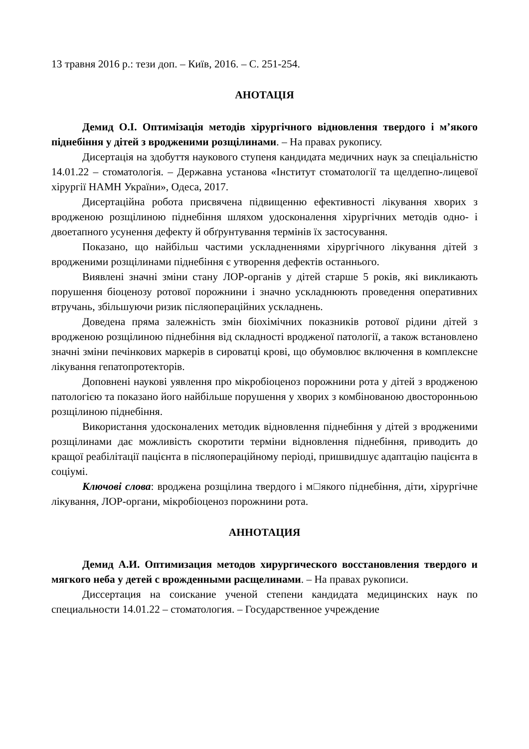13 травня 2016 р.: тези доп. – Київ, 2016. – С. 251-254.
АНОТАЦІЯ
Демид О.І. Оптимізація методів хірургічного відновлення твердого і м’якого піднебіння у дітей з вродженими розщілинами. – На правах рукопису.
Дисертація на здобуття наукового ступеня кандидата медичних наук за спеціальністю 14.01.22 – стоматологія. – Державна установа «Інститут стоматології та щелдепно-лицевої хірургії НАМН України», Одеса, 2017.
Дисертаційна робота присвячена підвищенню ефективності лікування хворих з вродженою розщілиною піднебіння шляхом удосконалення хірургічних методів одно- і двоетапного усунення дефекту й обґрунтування термінів їх застосування.
Показано, що найбільш частими ускладненнями хірургічного лікування дітей з вродженими розщілинами піднебіння є утворення дефектів останнього.
Виявлені значні зміни стану ЛОР-органів у дітей старше 5 років, які викликають порушення біоценозу ротової порожнини і значно ускладнюють проведення оперативних втручань, збільшуючи ризик післяопераційних ускладнень.
Доведена пряма залежність змін біохімічних показників ротової рідини дітей з вродженою розщілиною піднебіння від складності вродженої патології, а також встановлено значні зміни печінкових маркерів в сироватці крові, що обумовлює включення в комплексне лікування гепатопротекторів.
Доповнені наукові уявлення про мікробіоценоз порожнини рота у дітей з вродженою патологією та показано його найбільше порушення у хворих з комбінованою двосторонньою розщілиною піднебіння.
Використання удосконалених методик відновлення піднебіння у дітей з вродженими розщілинами дає можливість скоротити терміни відновлення піднебіння, приводить до кращої реабілітації пацієнта в післяопераційному періоді, пришвидшує адаптацію пацієнта в соціумі.
Ключові слова: вроджена розщілина твердого і м□якого піднебіння, діти, хірургічне лікування, ЛОР-органи, мікробіоценоз порожнини рота.
АННОТАЦИЯ
Демид А.И. Оптимизация методов хирургического восстановления твердого и мягкого неба у детей с врожденными расщелинами. – На правах рукописи.
Диссертация на соискание ученой степени кандидата медицинских наук по специальности 14.01.22 – стоматология. – Государственное учреждение